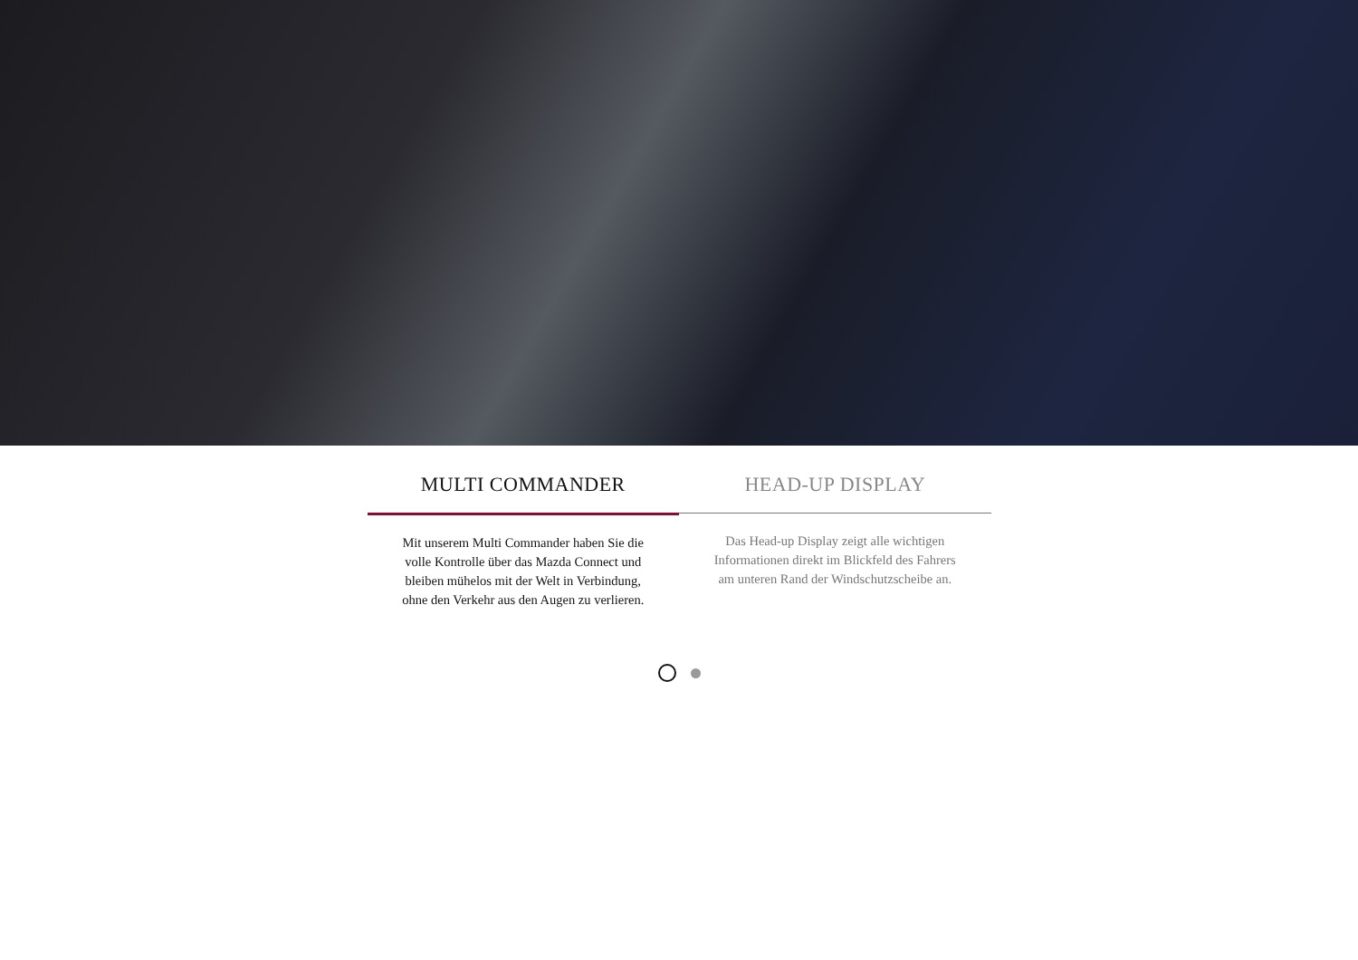MULTI COMMANDER
Mit unserem Multi Commander haben Sie die volle Kontrolle über das Mazda Connect und bleiben mühelos mit der Welt in Verbindung, ohne den Verkehr aus den Augen zu verlieren.
HEAD-UP DISPLAY
Das Head-up Display zeigt alle wichtigen Informationen direkt im Blickfeld des Fahrers am unteren Rand der Windschutzscheibe an.